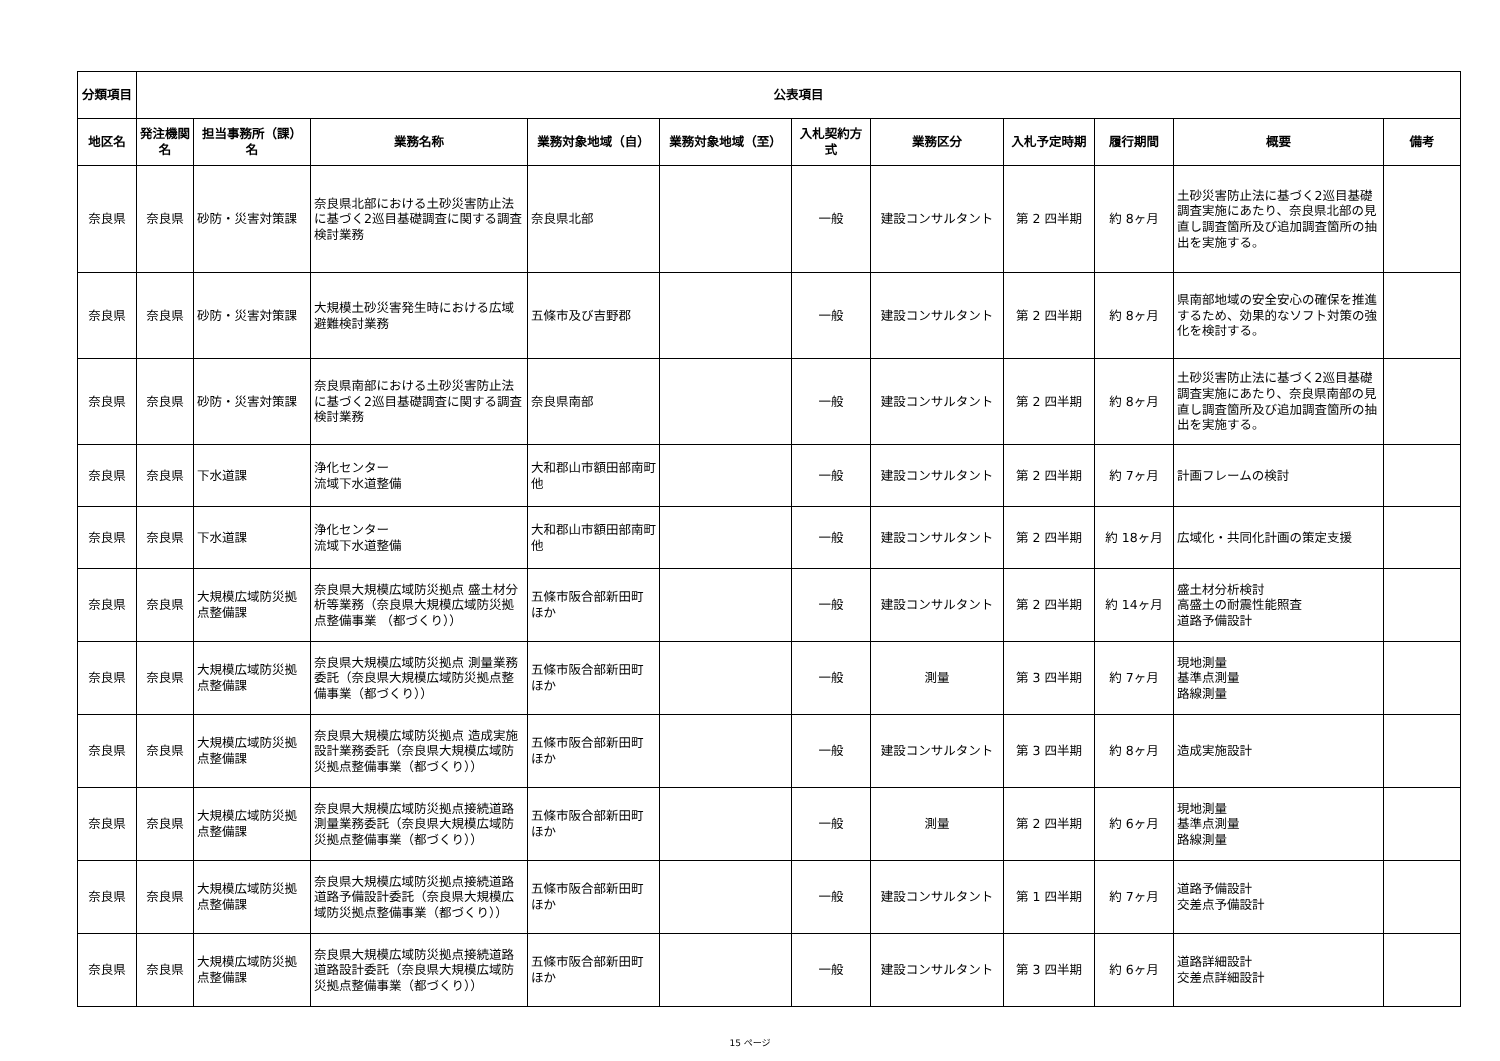| 分類項目 | 公表項目 | | | | | | | | | | |
| --- | --- | --- | --- | --- | --- | --- | --- | --- | --- | --- | --- |
| 地区名 | 発注機関名 | 担当事務所（課）名 | 業務名称 | 業務対象地域（自） | 業務対象地域（至） | 入札契約方式 | 業務区分 | 入札予定時期 | 履行期間 | 概要 | 備考 |
| 奈良県 | 奈良県 | 砂防・災害対策課 | 奈良県北部における土砂災害防止法に基づく2巡目基礎調査に関する調査検討業務 | 奈良県北部 | | 一般 | 建設コンサルタント | 第 2 四半期 | 約 8ヶ月 | 土砂災害防止法に基づく2巡目基礎調査実施にあたり、奈良県北部の見直し調査箇所及び追加調査箇所の抽出を実施する。 | |
| 奈良県 | 奈良県 | 砂防・災害対策課 | 大規模土砂災害発生時における広域避難検討業務 | 五條市及び吉野郡 | | 一般 | 建設コンサルタント | 第 2 四半期 | 約 8ヶ月 | 県南部地域の安全安心の確保を推進するため、効果的なソフト対策の強化を検討する。 | |
| 奈良県 | 奈良県 | 砂防・災害対策課 | 奈良県南部における土砂災害防止法に基づく2巡目基礎調査に関する調査検討業務 | 奈良県南部 | | 一般 | 建設コンサルタント | 第 2 四半期 | 約 8ヶ月 | 土砂災害防止法に基づく2巡目基礎調査実施にあたり、奈良県南部の見直し調査箇所及び追加調査箇所の抽出を実施する。 | |
| 奈良県 | 奈良県 | 下水道課 | 浄化センター 流域下水道整備 | 大和郡山市額田部南町他 | | 一般 | 建設コンサルタント | 第 2 四半期 | 約 7ヶ月 | 計画フレームの検討 | |
| 奈良県 | 奈良県 | 下水道課 | 浄化センター 流域下水道整備 | 大和郡山市額田部南町他 | | 一般 | 建設コンサルタント | 第 2 四半期 | 約 18ヶ月 | 広域化・共同化計画の策定支援 | |
| 奈良県 | 奈良県 | 大規模広域防災拠点整備課 | 奈良県大規模広域防災拠点 盛土材分析等業務（奈良県大規模広域防災拠点整備事業 （都づくり）） | 五條市阪合部新田町 ほか | | 一般 | 建設コンサルタント | 第 2 四半期 | 約 14ヶ月 | 盛土材分析検討 高盛土の耐震性能照査 道路予備設計 | |
| 奈良県 | 奈良県 | 大規模広域防災拠点整備課 | 奈良県大規模広域防災拠点 測量業務委託（奈良県大規模広域防災拠点整備事業（都づくり）） | 五條市阪合部新田町 ほか | | 一般 | 測量 | 第 3 四半期 | 約 7ヶ月 | 現地測量 基準点測量 路線測量 | |
| 奈良県 | 奈良県 | 大規模広域防災拠点整備課 | 奈良県大規模広域防災拠点 造成実施設計業務委託（奈良県大規模広域防災拠点整備事業（都づくり）） | 五條市阪合部新田町 ほか | | 一般 | 建設コンサルタント | 第 3 四半期 | 約 8ヶ月 | 造成実施設計 | |
| 奈良県 | 奈良県 | 大規模広域防災拠点整備課 | 奈良県大規模広域防災拠点接続道路 測量業務委託（奈良県大規模広域防災拠点整備事業（都づくり）） | 五條市阪合部新田町 ほか | | 一般 | 測量 | 第 2 四半期 | 約 6ヶ月 | 現地測量 基準点測量 路線測量 | |
| 奈良県 | 奈良県 | 大規模広域防災拠点整備課 | 奈良県大規模広域防災拠点接続道路 道路予備設計委託（奈良県大規模広域防災拠点整備事業（都づくり）） | 五條市阪合部新田町 ほか | | 一般 | 建設コンサルタント | 第 1 四半期 | 約 7ヶ月 | 道路予備設計 交差点予備設計 | |
| 奈良県 | 奈良県 | 大規模広域防災拠点整備課 | 奈良県大規模広域防災拠点接続道路 道路設計委託（奈良県大規模広域防災拠点整備事業（都づくり）） | 五條市阪合部新田町 ほか | | 一般 | 建設コンサルタント | 第 3 四半期 | 約 6ヶ月 | 道路詳細設計 交差点詳細設計 | |
15 ページ